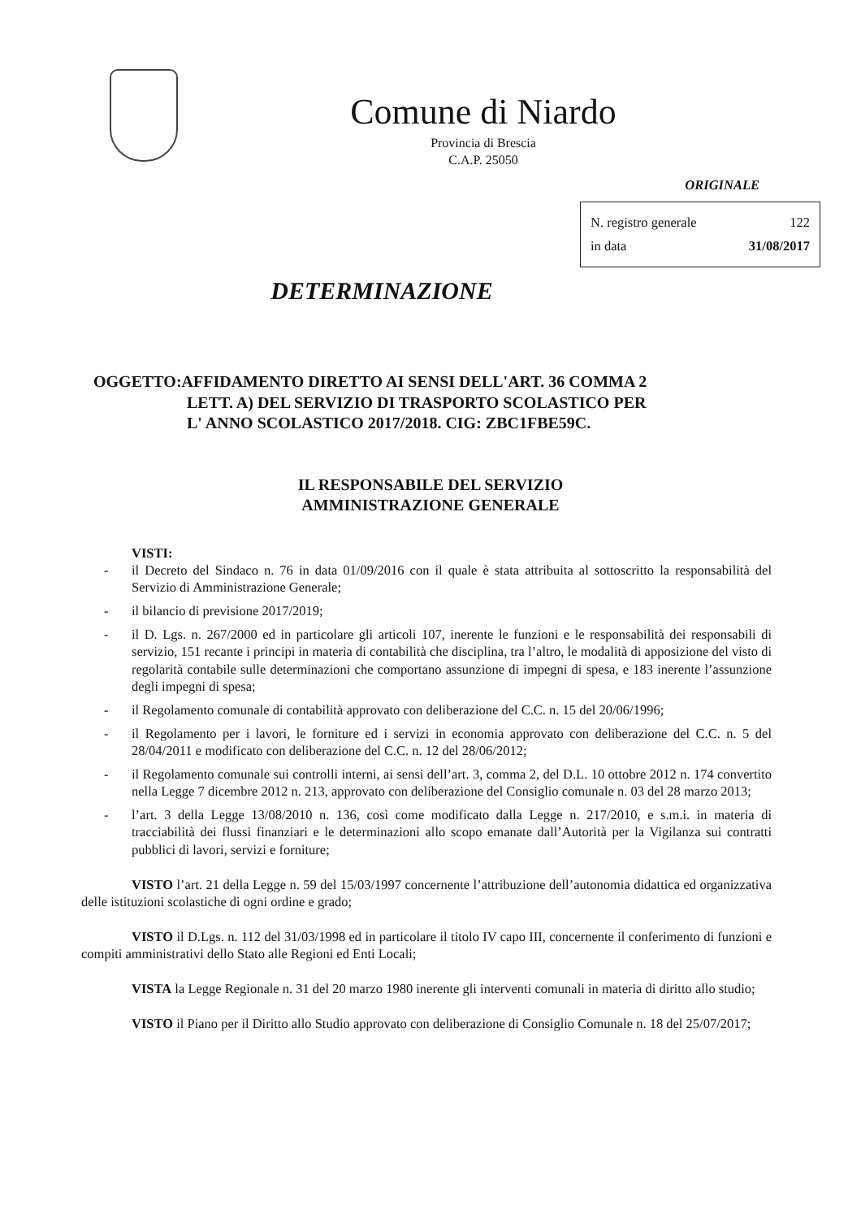Comune di Niardo
Provincia di Brescia
C.A.P. 25050
ORIGINALE
N. registro generale 122
in data 31/08/2017
DETERMINAZIONE
OGGETTO:AFFIDAMENTO DIRETTO AI SENSI DELL'ART. 36 COMMA 2
LETT. A) DEL SERVIZIO DI TRASPORTO SCOLASTICO PER
L' ANNO SCOLASTICO 2017/2018. CIG: ZBC1FBE59C.
IL RESPONSABILE DEL SERVIZIO
AMMINISTRAZIONE GENERALE
VISTI:
- il Decreto del Sindaco n. 76 in data 01/09/2016 con il quale è stata attribuita al sottoscritto la responsabilità del Servizio di Amministrazione Generale;
- il bilancio di previsione 2017/2019;
- il D. Lgs. n. 267/2000 ed in particolare gli articoli 107, inerente le funzioni e le responsabilità dei responsabili di servizio, 151 recante i principi in materia di contabilità che disciplina, tra l’altro, le modalità di apposizione del visto di regolarità contabile sulle determinazioni che comportano assunzione di impegni di spesa, e 183 inerente l’assunzione degli impegni di spesa;
- il Regolamento comunale di contabilità approvato con deliberazione del C.C. n. 15 del 20/06/1996;
- il Regolamento per i lavori, le forniture ed i servizi in economia approvato con deliberazione del C.C. n. 5 del 28/04/2011 e modificato con deliberazione del C.C. n. 12 del 28/06/2012;
- il Regolamento comunale sui controlli interni, ai sensi dell’art. 3, comma 2, del D.L. 10 ottobre 2012 n. 174 convertito nella Legge 7 dicembre 2012 n. 213, approvato con deliberazione del Consiglio comunale n. 03 del 28 marzo 2013;
- l’art. 3 della Legge 13/08/2010 n. 136, così come modificato dalla Legge n. 217/2010, e s.m.i. in materia di tracciabilità dei flussi finanziari e le determinazioni allo scopo emanate dall’Autorità per la Vigilanza sui contratti pubblici di lavori, servizi e forniture;
VISTO l’art. 21 della Legge n. 59 del 15/03/1997 concernente l’attribuzione dell’autonomia didattica ed organizzativa delle istituzioni scolastiche di ogni ordine e grado;
VISTO il D.Lgs. n. 112 del 31/03/1998 ed in particolare il titolo IV capo III, concernente il conferimento di funzioni e compiti amministrativi dello Stato alle Regioni ed Enti Locali;
VISTA la Legge Regionale n. 31 del 20 marzo 1980 inerente gli interventi comunali in materia di diritto allo studio;
VISTO il Piano per il Diritto allo Studio approvato con deliberazione di Consiglio Comunale n. 18 del 25/07/2017;